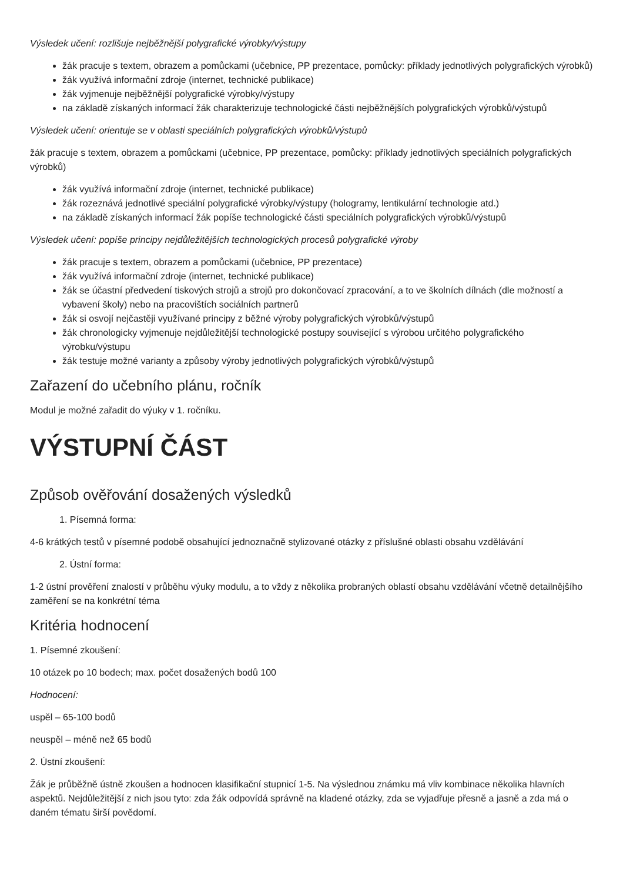Výsledek učení: rozlišuje nejběžnější polygrafické výrobky/výstupy
žák pracuje s textem, obrazem a pomůckami (učebnice, PP prezentace, pomůcky: příklady jednotlivých polygrafických výrobků)
žák využívá informační zdroje (internet, technické publikace)
žák vyjmenuje nejběžnější polygrafické výrobky/výstupy
na základě získaných informací žák charakterizuje technologické části nejběžnějších polygrafických výrobků/výstupů
Výsledek učení: orientuje se v oblasti speciálních polygrafických výrobků/výstupů
žák pracuje s textem, obrazem a pomůckami (učebnice, PP prezentace, pomůcky: příklady jednotlivých speciálních polygrafických výrobků)
žák využívá informační zdroje (internet, technické publikace)
žák rozeznává jednotlivé speciální polygrafické výrobky/výstupy (hologramy, lentikulární technologie atd.)
na základě získaných informací žák popíše technologické části speciálních polygrafických výrobků/výstupů
Výsledek učení: popíše principy nejdůležitějších technologických procesů polygrafické výroby
žák pracuje s textem, obrazem a pomůckami (učebnice, PP prezentace)
žák využívá informační zdroje (internet, technické publikace)
žák se účastní předvedení tiskových strojů a strojů pro dokončovací zpracování, a to ve školních dílnách (dle možností a vybavení školy) nebo na pracovištích sociálních partnerů
žák si osvojí nejčastěji využívané principy z běžné výroby polygrafických výrobků/výstupů
žák chronologicky vyjmenuje nejdůležitější technologické postupy související s výrobou určitého polygrafického výrobku/výstupu
žák testuje možné varianty a způsoby výroby jednotlivých polygrafických výrobků/výstupů
Zařazení do učebního plánu, ročník
Modul je možné zařadit do výuky v 1. ročníku.
VÝSTUPNÍ ČÁST
Způsob ověřování dosažených výsledků
1. Písemná forma:
4-6 krátkých testů v písemné podobě obsahující jednoznačně stylizované otázky z příslušné oblasti obsahu vzdělávání
2. Ústní forma:
1-2 ústní prověření znalostí v průběhu výuky modulu, a to vždy z několika probraných oblastí obsahu vzdělávání včetně detailnějšího zaměření se na konkrétní téma
Kritéria hodnocení
1. Písemné zkoušení:
10 otázek po 10 bodech; max. počet dosažených bodů 100
Hodnocení:
uspěl – 65-100 bodů
neuspěl – méně než 65 bodů
2. Ústní zkoušení:
Žák je průběžně ústně zkoušen a hodnocen klasifikační stupnicí 1-5. Na výslednou známku má vliv kombinace několika hlavních aspektů. Nejdůležitější z nich jsou tyto: zda žák odpovídá správně na kladené otázky, zda se vyjadřuje přesně a jasně a zda má o daném tématu širší povědomí.